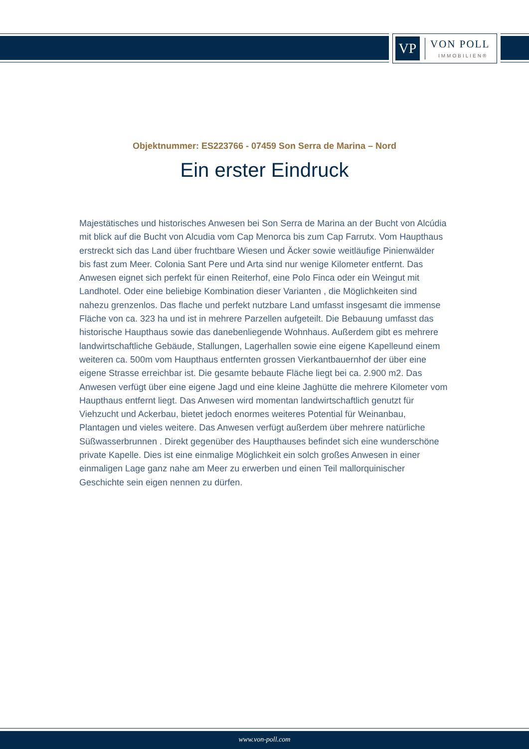VP
VON POLL
IMMOBILIEN®
Objektnummer: ES223766 - 07459 Son Serra de Marina – Nord
Ein erster Eindruck
Majestätisches und historisches Anwesen bei Son Serra de Marina an der Bucht von Alcúdia mit blick auf die Bucht von Alcudia vom Cap Menorca bis zum Cap Farrutx. Vom Haupthaus erstreckt sich das Land über fruchtbare Wiesen und Äcker sowie weitläufige Pinienwälder bis fast zum Meer. Colonia Sant Pere und Arta sind nur wenige Kilometer entfernt. Das Anwesen eignet sich perfekt für einen Reiterhof, eine Polo Finca oder ein Weingut mit Landhotel. Oder eine beliebige Kombination dieser Varianten , die Möglichkeiten sind nahezu grenzenlos. Das flache und perfekt nutzbare Land umfasst insgesamt die immense Fläche von ca. 323 ha und ist in mehrere Parzellen aufgeteilt. Die Bebauung umfasst das historische Haupthaus sowie das danebenliegende Wohnhaus. Außerdem gibt es mehrere landwirtschaftliche Gebäude, Stallungen, Lagerhallen sowie eine eigene Kapelleund einem weiteren ca. 500m vom Haupthaus entfernten grossen Vierkantbauernhof der über eine eigene Strasse erreichbar ist. Die gesamte bebaute Fläche liegt bei ca. 2.900 m2. Das Anwesen verfügt über eine eigene Jagd und eine kleine Jaghütte die mehrere Kilometer vom Haupthaus entfernt liegt. Das Anwesen wird momentan landwirtschaftlich genutzt für Viehzucht und Ackerbau, bietet jedoch enormes weiteres Potential für Weinanbau, Plantagen und vieles weitere. Das Anwesen verfügt außerdem über mehrere natürliche Süßwasserbrunnen . Direkt gegenüber des Haupthauses befindet sich eine wunderschöne private Kapelle. Dies ist eine einmalige Möglichkeit ein solch großes Anwesen in einer einmaligen Lage ganz nahe am Meer zu erwerben und einen Teil mallorquinischer Geschichte sein eigen nennen zu dürfen.
www.von-poll.com